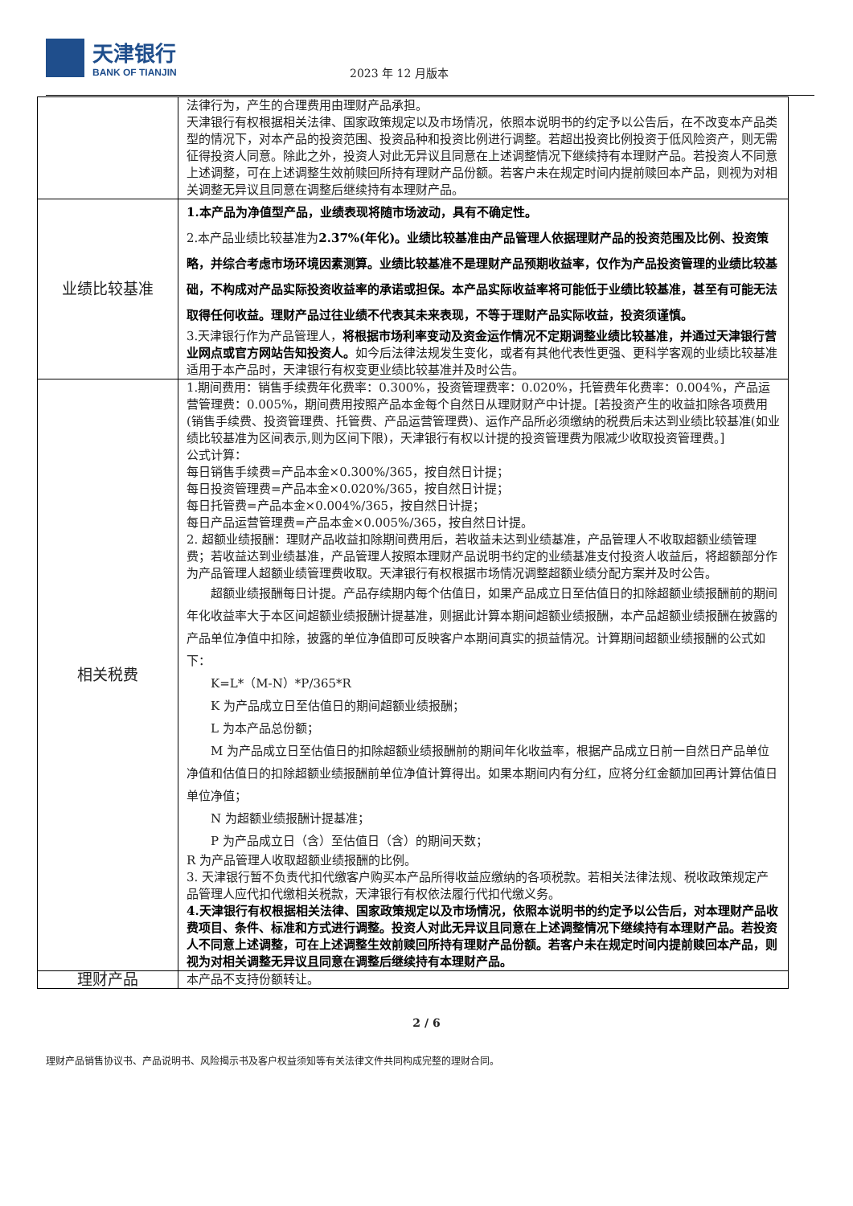天津银行
BANK OF TIANJIN
2023 年 12 月版本
| | 法律行为，产生的合理费用由理财产品承担。 天津银行有权根据相关法律、国家政策规定以及市场情况，依照本说明书的约定予以公告后，在不改变本产品类型的情况下，对本产品的投资范围、投资品种和投资比例进行调整。若超出投资比例投资于低风险资产，则无需征得投资人同意。除此之外，投资人对此无异议且同意在上述调整情况下继续持有本理财产品。若投资人不同意上述调整，可在上述调整生效前赎回所持有理财产品份额。若客户未在规定时间内提前赎回本产品，则视为对相关调整无异议且同意在调整后继续持有本理财产品。 |
| 业绩比较基准 | 1.本产品为净值型产品，业绩表现将随市场波动，具有不确定性。 2.本产品业绩比较基准为 2.37%(年化)。业绩比较基准由产品管理人依据理财产品的投资范围及比例、投资策略，并综合考虑市场环境因素测算。业绩比较基准不是理财产品预期收益率，仅作为产品投资管理的业绩比较基础，不构成对产品实际投资收益率的承诺或担保。本产品实际收益率将可能低于业绩比较基准，甚至有可能无法取得任何收益。理财产品过往业绩不代表其未来表现，不等于理财产品实际收益，投资须谨慎。 3.天津银行作为产品管理人， 将根据市场利率变动及资金运作情况不定期调整业绩比较基准，并通过天津银行营业网点或官方网站告知投资人。 如今后法律法规发生变化，或者有其他代表性更强、更科学客观的业绩比较基准适用于本产品时，天津银行有权变更业绩比较基准并及时公告。 |
| 相关税费 | 1.期间费用：销售手续费年化费率：0.300%，投资管理费率：0.020%，托管费年化费率：0.004%，产品运营管理费：0.005%，期间费用按照产品本金每个自然日从理财财产中计提。[若投资产生的收益扣除各项费用(销售手续费、投资管理费、托管费、产品运营管理费)、运作产品所必须缴纳的税费后未达到业绩比较基准(如业绩比较基准为区间表示,则为区间下限)，天津银行有权以计提的投资管理费为限减少收取投资管理费。] 公式计算： 每日销售手续费=产品本金×0.300%/365，按自然日计提； 每日投资管理费=产品本金×0.020%/365，按自然日计提； 每日托管费=产品本金×0.004%/365，按自然日计提； 每日产品运营管理费=产品本金×0.005%/365，按自然日计提。 2. 超额业绩报酬：理财产品收益扣除期间费用后，若收益未达到业绩基准，产品管理人不收取超额业绩管理费；若收益达到业绩基准，产品管理人按照本理财产品说明书约定的业绩基准支付投资人收益后，将超额部分作为产品管理人超额业绩管理费收取。天津银行有权根据市场情况调整超额业绩分配方案并及时公告。 超额业绩报酬每日计提。产品存续期内每个估值日，如果产品成立日至估值日的扣除超额业绩报酬前的期间年化收益率大于本区间超额业绩报酬计提基准，则据此计算本期间超额业绩报酬，本产品超额业绩报酬在披露的产品单位净值中扣除，披露的单位净值即可反映客户本期间真实的损益情况。计算期间超额业绩报酬的公式如下： K=L*（M-N）*P/365*R K 为产品成立日至估值日的期间超额业绩报酬； L 为本产品总份额； M 为产品成立日至估值日的扣除超额业绩报酬前的期间年化收益率，根据产品成立日前一自然日产品单位净值和估值日的扣除超额业绩报酬前单位净值计算得出。如果本期间内有分红，应将分红金额加回再计算估值日单位净值； N 为超额业绩报酬计提基准； P 为产品成立日（含）至估值日（含）的期间天数； R 为产品管理人收取超额业绩报酬的比例。 3. 天津银行暂不负责代扣代缴客户购买本产品所得收益应缴纳的各项税款。若相关法律法规、税收政策规定产品管理人应代扣代缴相关税款，天津银行有权依法履行代扣代缴义务。 4.天津银行有权根据相关法律、国家政策规定以及市场情况，依照本说明书的约定予以公告后，对本理财产品收费项目、条件、标准和方式进行调整。投资人对此无异议且同意在上述调整情况下继续持有本理财产品。若投资人不同意上述调整，可在上述调整生效前赎回所持有理财产品份额。若客户未在规定时间内提前赎回本产品，则视为对相关调整无异议且同意在调整后继续持有本理财产品。 |
| 理财产品 | 本产品不支持份额转让。 |
2 / 6
理财产品销售协议书、产品说明书、风险揭示书及客户权益须知等有关法律文件共同构成完整的理财合同。